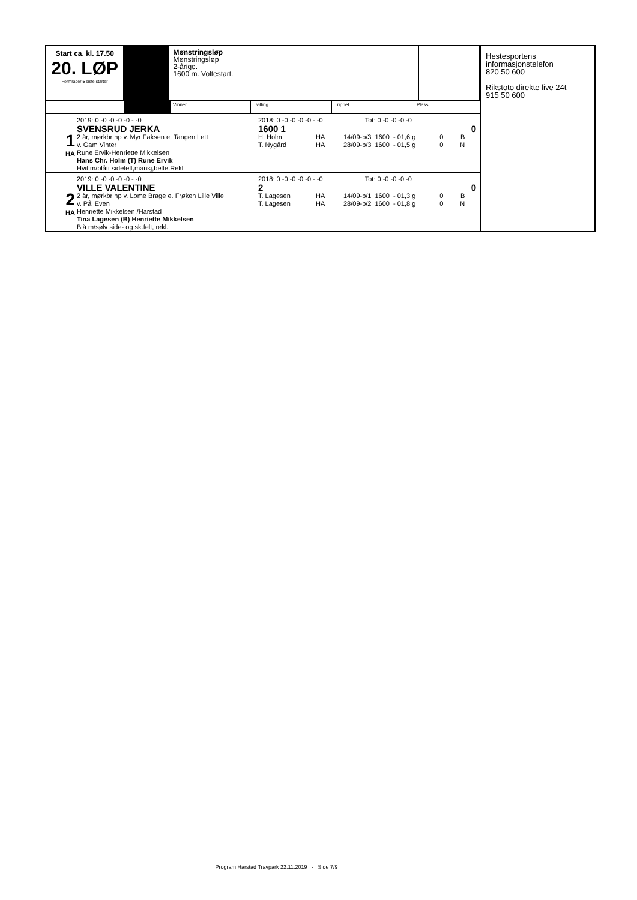Start ca. kl. 17.50
20. LØP
Formrader 5 siste starter
Mønstringsløp
Mønstringsløp
2-årige.
1600 m. Voltestart.
Vinner Tvilling Trippel Plass
1
HA
2019: 0 -0 -0 -0 -0 - -0
SVENSRUD JERKA
2 år, mørkbr hp v. Myr Faksen e. Tangen Lett
v. Gam Vinter
Rune Ervik-Henriette Mikkelsen
Hans Chr. Holm (T) Rune Ervik
Hvit m/blått sidefelt,mansj,belte.Rekl
2018: 0 -0 -0 -0 -0 - -0 Tot: 0 -0 -0 -0 -0
1600 1 0
| H. Holm | HA | 14/09-b/3 | 1600 | - 01,6 g | 0 | B |
| T. Nygård | HA | 28/09-b/3 | 1600 | - 01,5 g | 0 | N |
2
HA
2019: 0 -0 -0 -0 -0 - -0
VILLE VALENTINE
2 år, mørkbr hp v. Lome Brage e. Frøken Lille Ville
v. Pål Even
Henriette Mikkelsen /Harstad
Tina Lagesen (B) Henriette Mikkelsen
Blå m/sølv side- og sk.felt, rekl.
2018: 0 -0 -0 -0 -0 - -0 Tot: 0 -0 -0 -0 -0
2 0
| T. Lagesen | HA | 14/09-b/1 | 1600 | - 01,3 g | 0 | B |
| T. Lagesen | HA | 28/09-b/2 | 1600 | - 01,8 g | 0 | N |
Hestesportens
informasjonstelefon
820 50 600
Rikstoto direkte live 24t
915 50 600
Program Harstad Travpark 22.11.2019 - Side 7/9